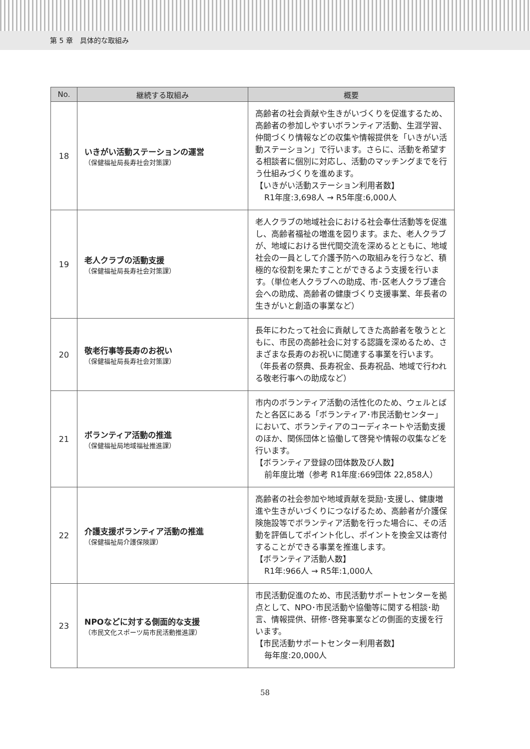第 5 章　具体的な取組み
| No. | 継続する取組み | 概要 |
| --- | --- | --- |
| 18 | いきがい活動ステーションの運営 （保健福祉局長寿社会対策課） | 高齢者の社会貢献や生きがいづくりを促進するため、高齢者の参加しやすいボランティア活動、生涯学習、仲間づくり情報などの収集や情報提供を「いきがい活動ステーション」で行います。さらに、活動を希望する相談者に個別に対応し、活動のマッチングまでを行う仕組みづくりを進めます。 【いきがい活動ステーション利用者数】 R1年度:3,698人 → R5年度:6,000人 |
| 19 | 老人クラブの活動支援 （保健福祉局長寿社会対策課） | 老人クラブの地域社会における社会奉仕活動等を促進し、高齢者福祉の増進を図ります。また、老人クラブが、地域における世代間交流を深めるとともに、地域社会の一員として介護予防への取組みを行うなど、積極的な役割を果たすことができるよう支援を行います。（単位老人クラブへの助成、市･区老人クラブ連合会への助成、高齢者の健康づくり支援事業、年長者の生きがいと創造の事業など） |
| 20 | 敬老行事等長寿のお祝い （保健福祉局長寿社会対策課） | 長年にわたって社会に貢献してきた高齢者を敬うとともに、市民の高齢社会に対する認識を深めるため、さまざまな長寿のお祝いに関連する事業を行います。（年長者の祭典、長寿祝金、長寿祝品、地域で行われる敬老行事への助成など） |
| 21 | ボランティア活動の推進 （保健福祉局地域福祉推進課） | 市内のボランティア活動の活性化のため、ウェルとばたと各区にある「ボランティア･市民活動センター」において、ボランティアのコーディネートや活動支援のほか、関係団体と協働して啓発や情報の収集などを行います。 【ボランティア登録の団体数及び人数】 前年度比増（参考 R1年度:669団体 22,858人） |
| 22 | 介護支援ボランティア活動の推進 （保健福祉局介護保険課） | 高齢者の社会参加や地域貢献を奨励･支援し、健康増進や生きがいづくりにつなげるため、高齢者が介護保険施設等でボランティア活動を行った場合に、その活動を評価してポイント化し、ポイントを換金又は寄付することができる事業を推進します。 【ボランティア活動人数】 R1年:966人 → R5年:1,000人 |
| 23 | NPOなどに対する側面的な支援 （市民文化スポーツ局市民活動推進課） | 市民活動促進のため、市民活動サポートセンターを拠点として、NPO･市民活動や協働等に関する相談･助言、情報提供、研修･啓発事業などの側面的支援を行います。 【市民活動サポートセンター利用者数】 毎年度:20,000人 |
58